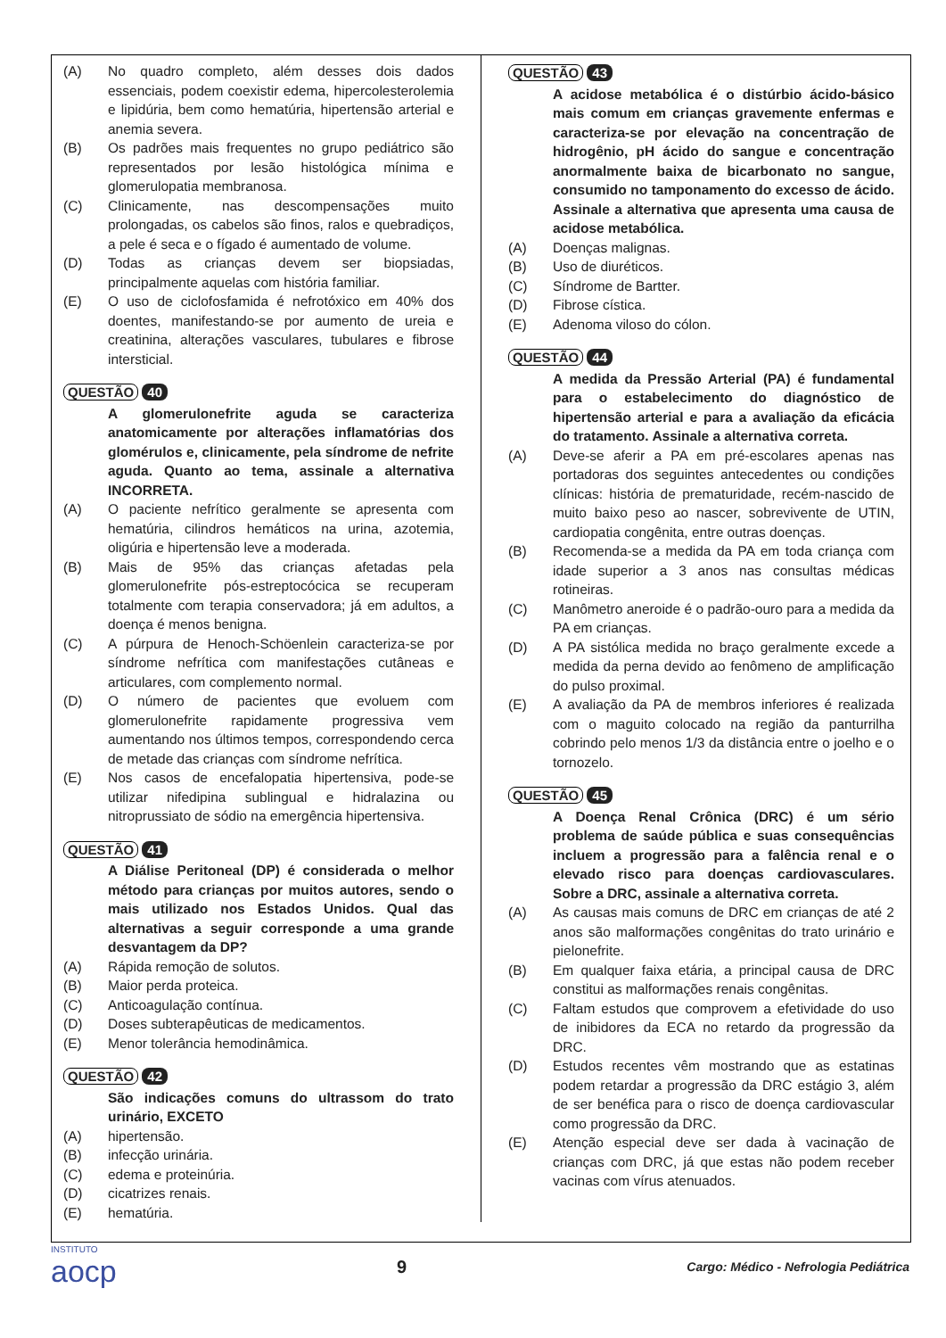(A) No quadro completo, além desses dois dados essenciais, podem coexistir edema, hipercolesterolemia e lipidúria, bem como hematúria, hipertensão arterial e anemia severa.
(B) Os padrões mais frequentes no grupo pediátrico são representados por lesão histológica mínima e glomerulopatia membranosa.
(C) Clinicamente, nas descompensações muito prolongadas, os cabelos são finos, ralos e quebradiços, a pele é seca e o fígado é aumentado de volume.
(D) Todas as crianças devem ser biopsiadas, principalmente aquelas com história familiar.
(E) O uso de ciclofosfamida é nefrotóxico em 40% dos doentes, manifestando-se por aumento de ureia e creatinina, alterações vasculares, tubulares e fibrose intersticial.
QUESTÃO 40
A glomerulonefrite aguda se caracteriza anatomicamente por alterações inflamatórias dos glomérulos e, clinicamente, pela síndrome de nefrite aguda. Quanto ao tema, assinale a alternativa INCORRETA.
(A) O paciente nefrítico geralmente se apresenta com hematúria, cilindros hemáticos na urina, azotemia, oligúria e hipertensão leve a moderada.
(B) Mais de 95% das crianças afetadas pela glomerulonefrite pós-estreptocócica se recuperam totalmente com terapia conservadora; já em adultos, a doença é menos benigna.
(C) A púrpura de Henoch-Schöenlein caracteriza-se por síndrome nefrítica com manifestações cutâneas e articulares, com complemento normal.
(D) O número de pacientes que evoluem com glomerulonefrite rapidamente progressiva vem aumentando nos últimos tempos, correspondendo cerca de metade das crianças com síndrome nefrítica.
(E) Nos casos de encefalopatia hipertensiva, pode-se utilizar nifedipina sublingual e hidralazina ou nitroprussiato de sódio na emergência hipertensiva.
QUESTÃO 41
A Diálise Peritoneal (DP) é considerada o melhor método para crianças por muitos autores, sendo o mais utilizado nos Estados Unidos. Qual das alternativas a seguir corresponde a uma grande desvantagem da DP?
(A) Rápida remoção de solutos.
(B) Maior perda proteica.
(C) Anticoagulação contínua.
(D) Doses subterapêuticas de medicamentos.
(E) Menor tolerância hemodinâmica.
QUESTÃO 42
São indicações comuns do ultrassom do trato urinário, EXCETO
(A) hipertensão.
(B) infecção urinária.
(C) edema e proteinúria.
(D) cicatrizes renais.
(E) hematúria.
QUESTÃO 43
A acidose metabólica é o distúrbio ácido-básico mais comum em crianças gravemente enfermas e caracteriza-se por elevação na concentração de hidrogênio, pH ácido do sangue e concentração anormalmente baixa de bicarbonato no sangue, consumido no tamponamento do excesso de ácido. Assinale a alternativa que apresenta uma causa de acidose metabólica.
(A) Doenças malignas.
(B) Uso de diuréticos.
(C) Síndrome de Bartter.
(D) Fibrose cística.
(E) Adenoma viloso do cólon.
QUESTÃO 44
A medida da Pressão Arterial (PA) é fundamental para o estabelecimento do diagnóstico de hipertensão arterial e para a avaliação da eficácia do tratamento. Assinale a alternativa correta.
(A) Deve-se aferir a PA em pré-escolares apenas nas portadoras dos seguintes antecedentes ou condições clínicas: história de prematuridade, recém-nascido de muito baixo peso ao nascer, sobrevivente de UTIN, cardiopatia congênita, entre outras doenças.
(B) Recomenda-se a medida da PA em toda criança com idade superior a 3 anos nas consultas médicas rotineiras.
(C) Manômetro aneroide é o padrão-ouro para a medida da PA em crianças.
(D) A PA sistólica medida no braço geralmente excede a medida da perna devido ao fenômeno de amplificação do pulso proximal.
(E) A avaliação da PA de membros inferiores é realizada com o maguito colocado na região da panturrilha cobrindo pelo menos 1/3 da distância entre o joelho e o tornozelo.
QUESTÃO 45
A Doença Renal Crônica (DRC) é um sério problema de saúde pública e suas consequências incluem a progressão para a falência renal e o elevado risco para doenças cardiovasculares. Sobre a DRC, assinale a alternativa correta.
(A) As causas mais comuns de DRC em crianças de até 2 anos são malformações congênitas do trato urinário e pielonefrite.
(B) Em qualquer faixa etária, a principal causa de DRC constitui as malformações renais congênitas.
(C) Faltam estudos que comprovem a efetividade do uso de inibidores da ECA no retardo da progressão da DRC.
(D) Estudos recentes vêm mostrando que as estatinas podem retardar a progressão da DRC estágio 3, além de ser benéfica para o risco de doença cardiovascular como progressão da DRC.
(E) Atenção especial deve ser dada à vacinação de crianças com DRC, já que estas não podem receber vacinas com vírus atenuados.
INSTITUTO
aocp
9
Cargo: Médico - Nefrologia Pediátrica